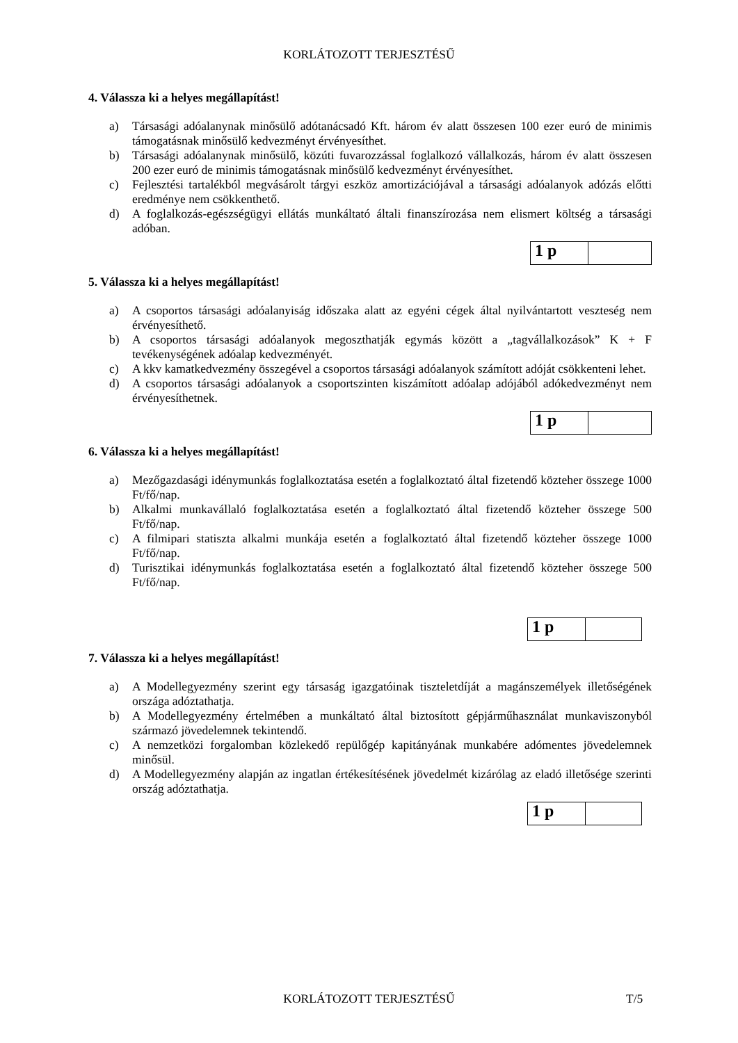KORLÁTOZOTT TERJESZTÉSŰ
4. Válassza ki a helyes megállapítást!
a) Társasági adóalanynak minősülő adótanácsadó Kft. három év alatt összesen 100 ezer euró de minimis támogatásnak minősülő kedvezményt érvényesíthet.
b) Társasági adóalanynak minősülő, közúti fuvarozzással foglalkozó vállalkozás, három év alatt összesen 200 ezer euró de minimis támogatásnak minősülő kedvezményt érvényesíthet.
c) Fejlesztési tartalékból megvásárolt tárgyi eszköz amortizációjával a társasági adóalanyok adózás előtti eredménye nem csökkenthető.
d) A foglalkozás-egészségügyi ellátás munkáltató általi finanszírozása nem elismert költség a társasági adóban.
1 p
5. Válassza ki a helyes megállapítást!
a) A csoportos társasági adóalanyiság időszaka alatt az egyéni cégek által nyilvántartott veszteség nem érvényesíthető.
b) A csoportos társasági adóalanyok megoszthatják egymás között a „tagvállalkozások” K + F tevékenységének adóalap kedvezményét.
c) A kkv kamatkedvezmény összegével a csoportos társasági adóalanyok számított adóját csökkenteni lehet.
d) A csoportos társasági adóalanyok a csoportszinten kiszámított adóalap adójából adókedvezményt nem érvényesíthetnek.
1 p
6. Válassza ki a helyes megállapítást!
a) Mezőgazdasági idénymunkás foglalkoztatása esetén a foglalkoztató által fizetendő közteher összege 1000 Ft/fő/nap.
b) Alkalmi munkavállaló foglalkoztatása esetén a foglalkoztató által fizetendő közteher összege 500 Ft/fő/nap.
c) A filmipari statiszta alkalmi munkája esetén a foglalkoztató által fizetendő közteher összege 1000 Ft/fő/nap.
d) Turisztikai idénymunkás foglalkoztatása esetén a foglalkoztató által fizetendő közteher összege 500 Ft/fő/nap.
1 p
7. Válassza ki a helyes megállapítást!
a) A Modellegyezmény szerint egy társaság igazgatóinak tiszteletdíját a magánszemélyek illetőségének országa adóztathatja.
b) A Modellegyezmény értelmében a munkáltató által biztosított gépjárműhasználat munkaviszonyból származó jövedelemnek tekintendő.
c) A nemzetközi forgalomban közlekedő repülőgép kapitányának munkabére adómentes jövedelemnek minősül.
d) A Modellegyezmény alapján az ingatlan értékesítésének jövedelmét kizárólag az eladó illetősége szerinti ország adóztathatja.
1 p
KORLÁTOZOTT TERJESZTÉSŰ T/5